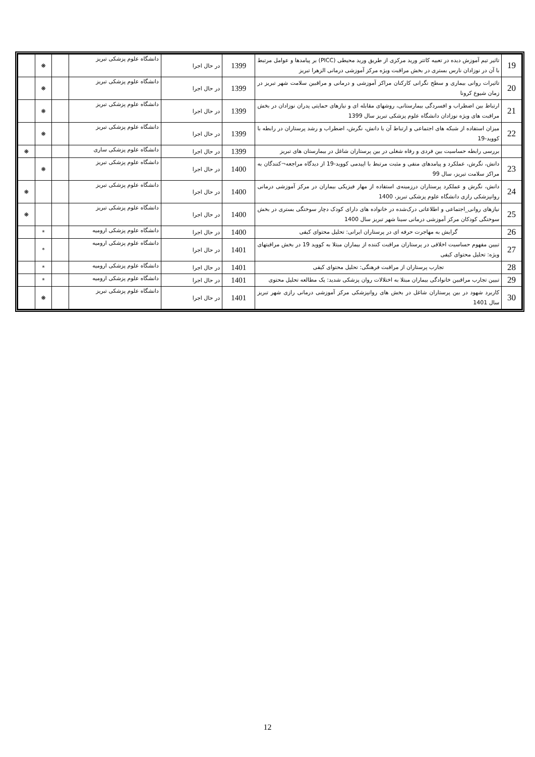| 19 | تاثیر تیم آموزش دیده در تعبیه کاتتر ورید مرکزی از طریق ورید محیطی (PICC) بر پیامدها و عوامل مرتبط با آن در نوزادان نارس بستری در بخش مراقبت ویژه مرکز آموزشی درمانی الزهرا تبریز | 1399 | در حال اجرا | دانشگاه علوم پزشکی تبریز | | ❋ | |
| 20 | تاثیرات روانی بیماری و سطح نگرانی کارکنان مراکز آموزشی و درمانی و مراقبین سلامت شهر تبریز در زمان شیوع کرونا | 1399 | در حال اجرا | دانشگاه علوم پزشکی تبریز | | ❋ | |
| 21 | ارتباط بین اضطراب و افسردگی بیمارستانی، روشهای مقابله ای و نیازهای حمایتی پدران نوزادان در بخش مراقبت های ویژه نوزادان دانشگاه علوم پزشکی تبریز سال 1399 | 1399 | در حال اجرا | دانشگاه علوم پزشکی تبریز | | ❋ | |
| 22 | میزان استفاده از شبکه های اجتماعی و ارتباط آن با دانش، نگرش، اضطراب و رشد پرستاران در رابطه با کووید-19 | 1399 | در حال اجرا | دانشگاه علوم پزشکی تبریز | | ❋ | |
| | بررسی رابطه حساسیت بین فردی و رفاه شغلی در بین پرستاران شاغل در بیمارستان های تبریز | 1399 | در حال اجرا | دانشگاه علوم پزشکی ساری | | | ❋ |
| 23 | دانش، نگرش، عملکرد و پیامدهای منفی و مثبت مرتبط با اپیدمی کووید-19 از دیدگاه مراجعه¬کنندگان به مراکز سلامت تبریز، سال 99 | 1400 | در حال اجرا | دانشگاه علوم پزشکی تبریز | | ❋ | |
| 24 | دانش، نگرش و عملکرد پرستاران درزمینه‌ی استفاده از مهار فیزیکی بیماران در مرکز آموزشی درمانی روانپزشکی رازی دانشگاه علوم پزشکی تبریز، 1400 | 1400 | در حال اجرا | دانشگاه علوم پزشکی تبریز | | | ❋ |
| 25 | نیازهای روانی_اجتماعی و اطلاعاتی درک‌شده در خانواده های دارای کودک دچار سوختگی بستری در بخش سوختگی کودکان مرکز آموزشی درمانی سینا شهر تبریز سال 1400 | 1400 | در حال اجرا | دانشگاه علوم پزشکی تبریز | | | ❋ |
| 26 | گرایش به مهاجرت حرفه ای در پرستاران ایرانی: تحلیل محتوای کیفی | 1400 | در حال اجرا | دانشگاه علوم پزشکی ارومیه | | * | |
| 27 | تبیین مفهوم حساسیت اخلاقی در پرستاران مراقبت کننده از بیماران مبتلا به کووید 19 در بخش مراقبتهای ویژه: تحلیل محتوای کیفی | 1401 | در حال اجرا | دانشگاه علوم پزشکی ارومیه | | * | |
| 28 | تجارب پرستاران از مراقبت فرهنگی: تحلیل محتوای کیفی | 1401 | در حال اجرا | دانشگاه علوم پزشکی ارومیه | | * | |
| 29 | تبیین تجارب مراقبین خانوادگی بیماران مبتلا به اختلالات روان پزشکی شدید: یک مطالعه تحلیل محتوی | 1401 | در حال اجرا | دانشگاه علوم پزشکی ارومیه | | * | |
| 30 | کاربرد شهود در بین پرستاران شاغل در بخش های روانپزشکی مرکز آموزشی درمانی رازی شهر تبریز سال 1401 | 1401 | در حال اجرا | دانشگاه علوم پزشکی تبریز | | ❋ | |
12